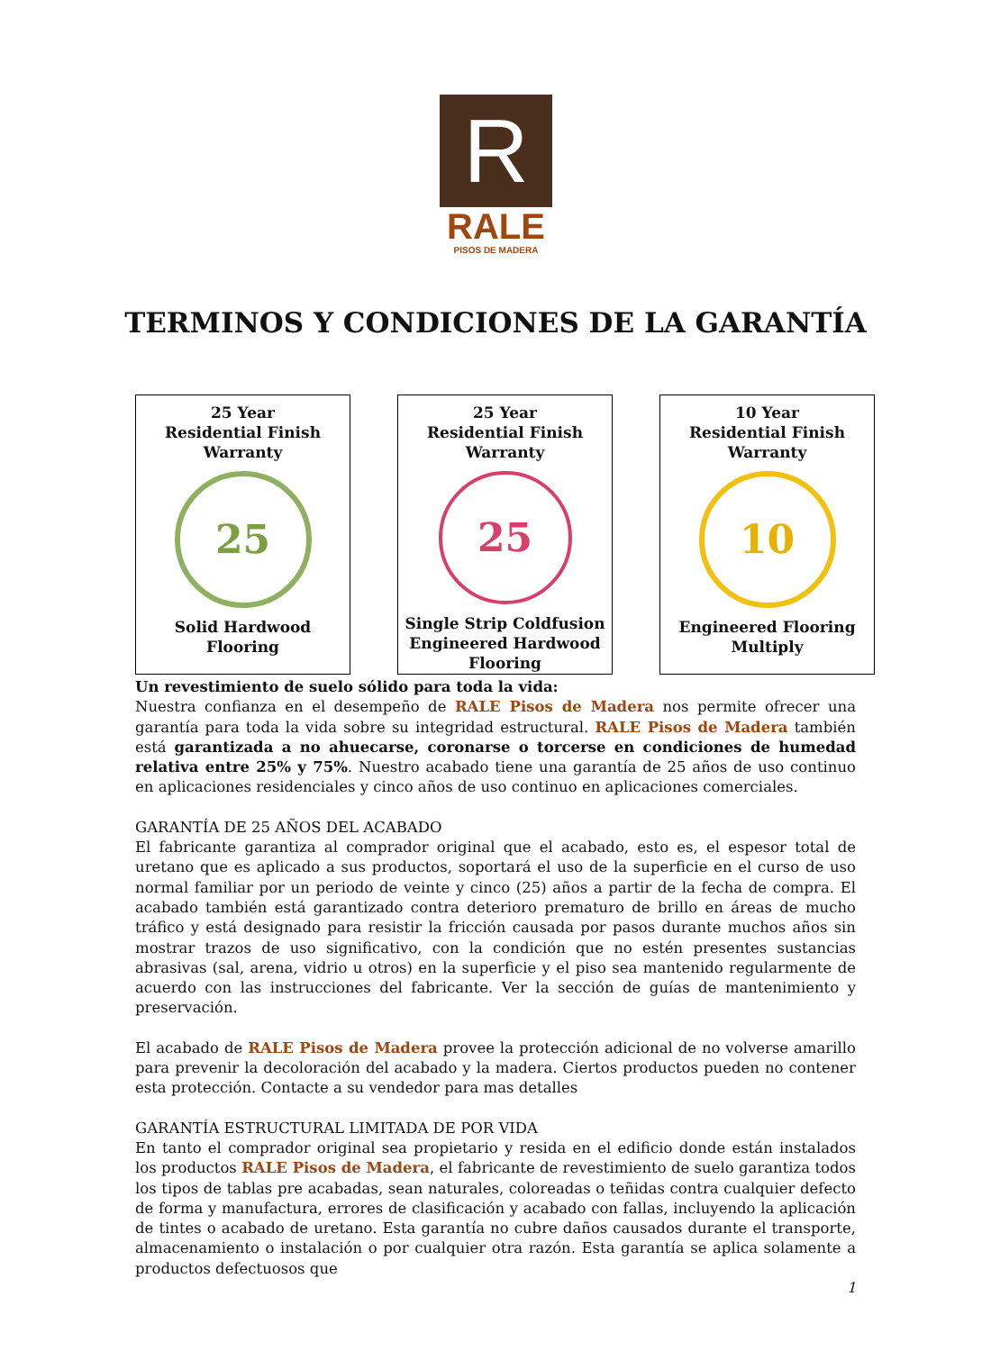R
RALE
PISOS DE MADERA
TERMINOS Y CONDICIONES DE LA GARANTÍA
| 25 Year Residential Finish Warranty 25 Solid Hardwood Flooring | 25 Year Residential Finish Warranty 25 Single Strip Coldfusion Engineered Hardwood Flooring | 10 Year Residential Finish Warranty 10 Engineered Flooring Multiply |
Un revestimiento de suelo sólido para toda la vida:
Nuestra confianza en el desempeño de RALE Pisos de Madera nos permite ofrecer una garantía para toda la vida sobre su integridad estructural. RALE Pisos de Madera también está garantizada a no ahuecarse, coronarse o torcerse en condiciones de humedad relativa entre 25% y 75%. Nuestro acabado tiene una garantía de 25 años de uso continuo en aplicaciones residenciales y cinco años de uso continuo en aplicaciones comerciales.
GARANTÍA DE 25 AÑOS DEL ACABADO
El fabricante garantiza al comprador original que el acabado, esto es, el espesor total de uretano que es aplicado a sus productos, soportará el uso de la superficie en el curso de uso normal familiar por un periodo de veinte y cinco (25) años a partir de la fecha de compra. El acabado también está garantizado contra deterioro prematuro de brillo en áreas de mucho tráfico y está designado para resistir la fricción causada por pasos durante muchos años sin mostrar trazos de uso significativo, con la condición que no estén presentes sustancias abrasivas (sal, arena, vidrio u otros) en la superficie y el piso sea mantenido regularmente de acuerdo con las instrucciones del fabricante. Ver la sección de guías de mantenimiento y preservación.
El acabado de RALE Pisos de Madera provee la protección adicional de no volverse amarillo para prevenir la decoloración del acabado y la madera. Ciertos productos pueden no contener esta protección. Contacte a su vendedor para mas detalles
GARANTÍA ESTRUCTURAL LIMITADA DE POR VIDA
En tanto el comprador original sea propietario y resida en el edificio donde están instalados los productos RALE Pisos de Madera, el fabricante de revestimiento de suelo garantiza todos los tipos de tablas pre acabadas, sean naturales, coloreadas o teñidas contra cualquier defecto de forma y manufactura, errores de clasificación y acabado con fallas, incluyendo la aplicación de tintes o acabado de uretano. Esta garantía no cubre daños causados durante el transporte, almacenamiento o instalación o por cualquier otra razón. Esta garantía se aplica solamente a productos defectuosos que
1